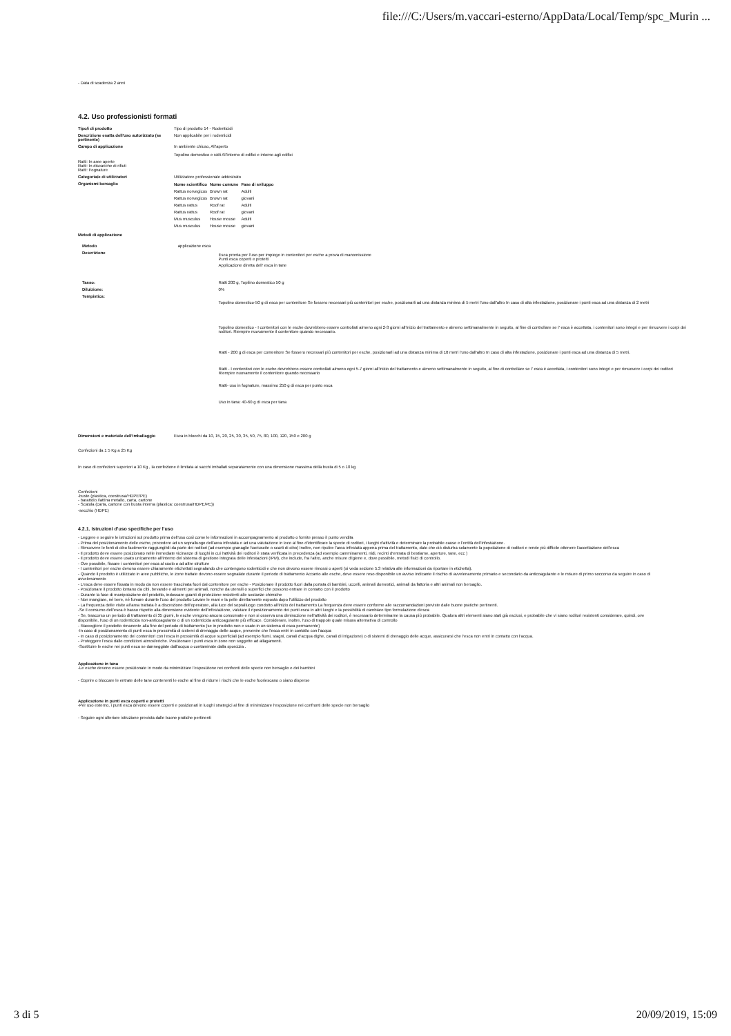file:///C:/Users/m.vaccari-esterno/AppData/Local/Temp/spc_Murin ...
- Data di scadenza 2 anni
4.2. Uso professionisti formati
| Tipo/i di prodotto | Tipo di prodotto 14 - Rodenticidi |
| Descrizione esatta dell'uso autorizzato (se pertinente) | Non applicabile per i rodenticidi |
| Campo di applicazione | In ambiente chiuso, All'aperto Topolino domestico e ratti All'interno di edifici e intorno agli edifici |
| Ratti: In aree aperte Ratti: In discariche di rifiuti Ratti: Fognature | |
| Categoria/e di utilizzatori | Utilizzatore professionale addestrato |
| Organismi bersaglio | / Nome scientifico / Nome comune / Fase di sviluppo / / --- / --- / --- / / Rattus norvegicus / Brown rat / Adulti / / Rattus norvegicus / Brown rat / giovani / / Rattus rattus / Roof rat / Adulti / / Rattus rattus / Roof rat / giovani / / Mus musculus / House mouse / Adulti / / Mus musculus / House mouse / giovani / |
| Metodi di applicazione | |
| Metodo | applicazione esca | |
| Descrizione | | Esca pronta per l'uso per impiego in contenitori per esche a prova di manomissione Punti esca coperti e protetti Applicazione diretta dell' esca in tane |
| Tasso: | | Ratti 200 g, Topilino domestico 50 g |
| Diluizione: | | 0% |
| Tempistica: | | Topolino domestico-50 g di esca per contenitore Se fossero necessari più contenitori per esche, posizionarli ad una distanza minima di 5 metri l'uno dall'altro In caso di alta infestazione, posizionare i punti esca ad una distanza di 2 metri Topolino domestico - I contenitori con le esche dovrebbero essere controllati almeno ogni 2-3 giorni all'inizio del trattamento e almeno settimanalmente in seguito, al fine di controllare se l' esca è accettata, i contenitori sono integri e per rimuovere i corpi dei roditori. Riempire nuovamente il contenitore quando necessario. Ratti - 200 g di esca per contenitore Se fossero necessari più contenitori per esche, posizionarli ad una distanza minima di 10 metri l'uno dall'altro In caso di alta infestazione, posizionare i punti esca ad una distanza di 5 metri. Ratti - I contenitori con le esche dovrebbero essere controllati almeno ogni 5-7 giorni all'inizio del trattamento e almeno settimanalmente in seguito, al fine di controllare se l' esca è accettata, i contenitori sono integri e per rimuovere i corpi dei roditori Riempire nuovamente il contenitore quando necessario Ratti- uso in fognature, massimo 250 g di esca per punto esca Uso in tana: 40-60 g di esca per tana |
| Dimensioni e materiale dell'imballaggio | Esca in blocchi da 10, 15, 20, 25, 30, 35, 50, 75, 80, 100, 120, 150 e 200 g |
Confezioni da 1 5 Kg a 25 Kg
In caso di confezioni superiori a 10 Kg , la confezione è limitata ai sacchi imballati separatamente con una dimensione massima della busta di 5 o 10 kg
Confezioni
-buste (plastica, coestrusa/HDPE/PE)
- barattolo /lattina metallo, carta, cartone
- Scatola (carta, cartone con busta interna (plastica: coestrusa/HDPE/PE))
-secchio (HDPE)
4.2.1. Istruzioni d'uso specifiche per l'uso
- Leggere e seguire le istruzioni sul prodotto prima dell'uso così come le informazioni in accompagnamento al prodotto o fornite presso il punto vendita
- Prima del posizionamento delle esche, procedere ad un sopralluogo dell'area infestata e ad una valutazione in loco al fine d'identificare la specie di roditori, i luoghi d'attività e determinare la probabile cause e l'entità dell'infestazione.
- Rimuovere le fonti di cibo facilmente raggiungibili da parte dei roditori (ad esempio granaglie fuoriuscite o scarti di cibo) Inoltre, non ripulire l'area infestata appena prima del trattamento, dato che ciò disturba solamente la popolazione di roditori e rende più difficile ottenere l'accettazione dell'esca
- Il prodotto deve essere posizionato nelle immediate vicinanze di luoghi in cui l'attività dei roditori è stata verificata in precedenza (ad esempio camminamenti, nidi, recinti d'entrata di bestiame, aperture, tane, ecc )
- Il prodotto deve essere usato unicamente all'interno del sistema di gestione integrata delle infestazioni (IPM), che include, fra l'altro, anche misure d'igiene e, dove possibile, metodi fisici di controllo.
- Ove possibile, fissare i contenitori per esca al suolo o ad altre strutture
- I contenitori per esche devono essere chiaramente etichettati segnalando che contengono rodenticidi e che non devono essere rimossi o aperti (si veda sezione 5.3 relativa alle informazioni da riportare in etichetta).
- Quando il prodotto è utilizzato in aree pubbliche, le zone trattate devono essere segnalate durante il periodo di trattamento Accanto alle esche, deve essere reso disponibile un avviso indicante il rischio di avvelenamento primario e secondario da anticoagulante e le misure di primo soccorso da seguire in caso di avvelenamento
- L'esca deve essere fissata in modo da non essere trascinata fuori dal contenitore per esche - Posizionare il prodotto fuori dalla portata di bambini, uccelli, animali domestici, animali da fattoria e altri animali non bersaglio.
- Posizionare il prodotto lontano da cibi, bevande e alimenti per animali, nonche da utensili o superfici che possono entrare in contatto con il prodotto
- Durante la fase di manipolazione del prodotto, indossare guanti di protezione resistenti alle sostanze chimiche
- Non mangiare, né bere, né fumare durante l'uso del prodotto Lavare le mani e la pelle direttamente esposta dopo l'utilizzo del prodotto
- La frequenza delle visite all'area trattata è a discrezione dell'operatore, alla luce del sopralluogo condotto all'inizio del trattamento La frequenza deve essere conforme alle raccomandazioni previste dalle buone pratiche pertinenti.
-Se il consumo dell'esca è basso rispetto alla dimensione evidente dell'infestazione, valutare il riposizionamento dei punti esca in altri luoghi e la possibilità di cambiare tipo formulazione d'esca
- Se, trascorso un periodo di trattamento di 35 giorni, le esche vengono ancora consumate e non si osserva una diminuzione nell'attività dei roditori, è necessario determinarne la causa più probabile. Qualora altri elementi siano stati già esclusi, e probabile che vi siano roditori resistenti considerare, quindi, ove disponibile, l'uso di un rodenticida non-anticoagulante o di un rodenticida anticoagulante più efficace. Considerare, inoltre, l'uso di trappole quale misura alternativa di controllo
- Raccogliere il prodotto rimanente alla fine del periodo di trattamento (se in prodotto non e usato in un sistema di esca permanente)
-In caso di posizionamento di punti esca in prossimità di sistemi di drenaggio delle acque, prevenire che l'esca entri in contatto con l'acqua
- In caso di posizionamento dei contenitori con l'esca in prossimità di acque superficiali (ad esempio fiumi, stagni, canali d'acqua dighe, canali di irrigazione) o di sistemi di drenaggio delle acque, assicurarsi che l'esca non entri in contatto con l'acqua.
- Proteggere l'esca dalle condizioni atmosferiche. Posizionare i punti esca in zone non soggette ad allagamenti.
-Sostituire le esche nei punti esca se danneggiate dall'acqua o contaminate dalla sporcizia .
Applicazione in tana
-Le esche devono essere posizionate in modo da minimizzare l'esposizione nei confronti delle specie non bersaglio e dei bambini
- Coprire o bloccare le entrate delle tane contenenti le esche al fine di ridurre i rischi che le esche fuoriescano o siano disperse
Applicazione in punti esca coperti e protetti
-Per uso esterno, i punti esca devono essere coperti e posizionati in luoghi strategici al fine di minimizzare l'esposizione nei confronti delle specie non bersaglio
- Seguire ogni ulteriore istruzione prevista dalle buone pratiche pertinenti
3 di 5 20/09/2019, 15:09